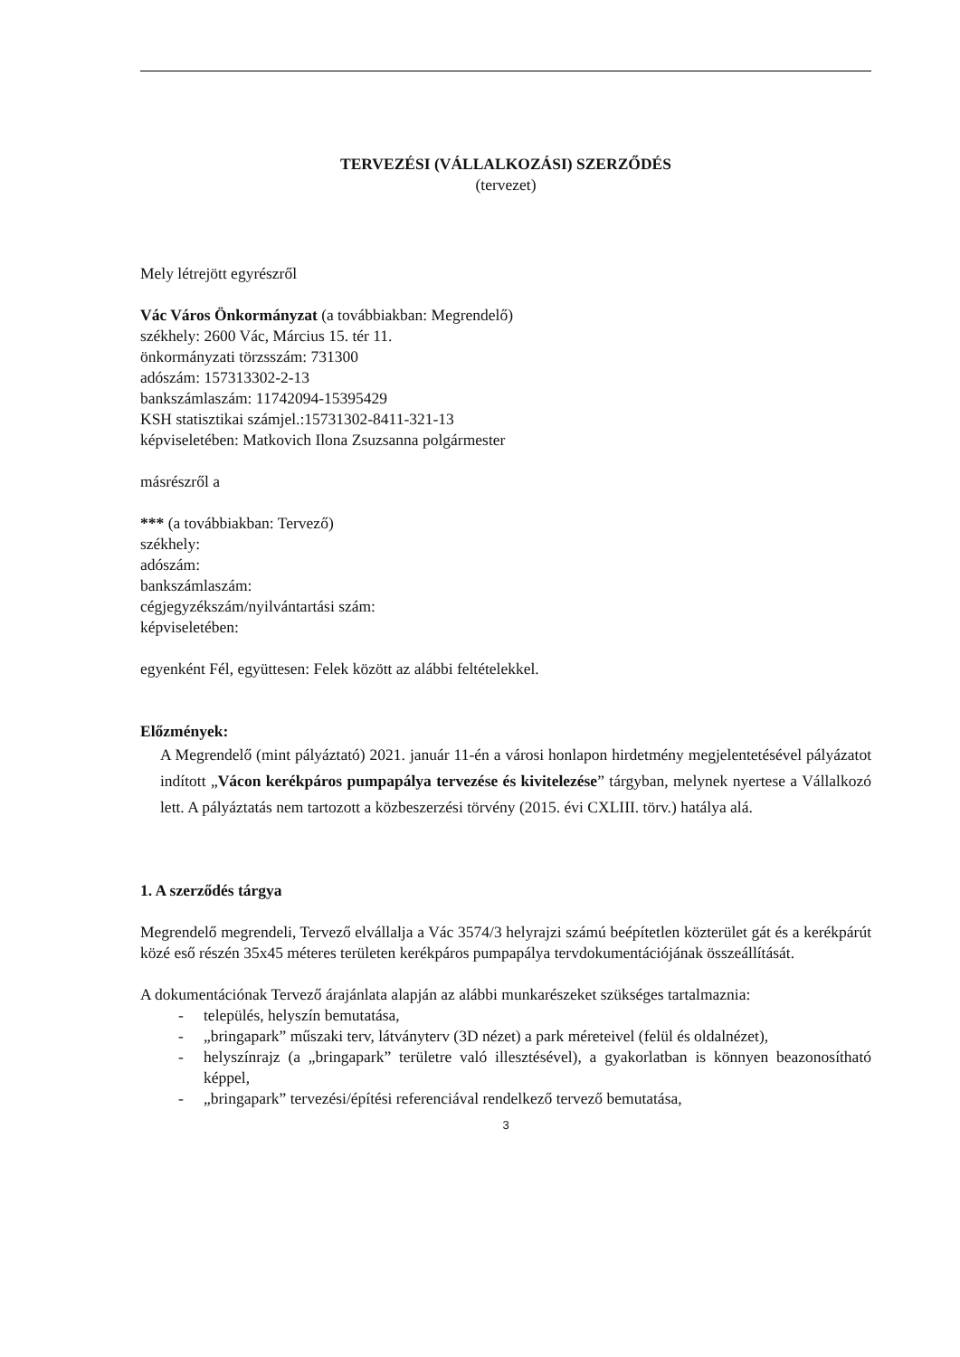TERVEZÉSI (VÁLLALKOZÁSI) SZERZŐDÉS
(tervezet)
Mely létrejött egyrészről
Vác Város Önkormányzat (a továbbiakban: Megrendelő)
székhely: 2600 Vác, Március 15. tér 11.
önkormányzati törzsszám: 731300
adószám: 157313302-2-13
bankszámlaszám: 11742094-15395429
KSH statisztikai számjel.:15731302-8411-321-13
képviseletében: Matkovich Ilona Zsuzsanna polgármester
másrészről a
*** (a továbbiakban: Tervező)
székhely:
adószám:
bankszámlaszám:
cégjegyzékszám/nyilvántartási szám:
képviseletében:
egyenként Fél, együttesen: Felek között az alábbi feltételekkel.
Előzmények:
A Megrendelő (mint pályáztató) 2021. január 11-én a városi honlapon hirdetmény megjelentetésével pályázatot indított „Vácon kerékpáros pumpapálya tervezése és kivitelezése” tárgyban, melynek nyertese a Vállalkozó lett. A pályáztatás nem tartozott a közbeszerzési törvény (2015. évi CXLIII. törv.) hatálya alá.
1. A szerződés tárgya
Megrendelő megrendeli, Tervező elvállalja a Vác 3574/3 helyrajzi számú beépítetlen közterület gát és a kerékpárút közé eső részén 35x45 méteres területen kerékpáros pumpapálya tervdokumentációjának összeállítását.
A dokumentációnak Tervező árajánlata alapján az alábbi munkarészeket szükséges tartalmaznia:
- település, helyszín bemutatása,
- „bringapark” műszaki terv, látványterv (3D nézet) a park méreteivel (felül és oldalnézet),
- helyszínrajz (a „bringapark” területre való illesztésével), a gyakorlatban is könnyen beazonosítható képpel,
- „bringapark” tervezési/építési referenciával rendelkező tervező bemutatása,
3